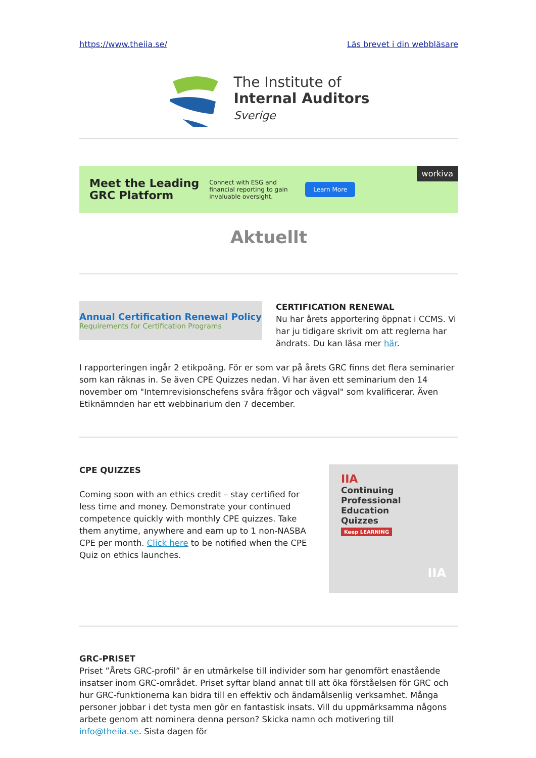https://www.theiia.se/ Läs brevet i din webbläsare
The Institute of
Internal Auditors
Sverige
Meet the Leading
GRC Platform Connect with ESG and financial reporting to gain invaluable oversight. Learn More workiva
Aktuellt
Annual Certification Renewal Policy
Requirements for Certification Programs
CERTIFICATION RENEWAL
Nu har årets apportering öppnat i CCMS. Vi har ju tidigare skrivit om att reglerna har ändrats. Du kan läsa mer här.
I rapporteringen ingår 2 etikpoäng. För er som var på årets GRC finns det flera seminarier som kan räknas in. Se även CPE Quizzes nedan. Vi har även ett seminarium den 14 november om "Internrevisionschefens svåra frågor och vägval" som kvalificerar. Även Etiknämnden har ett webbinarium den 7 december.
CPE QUIZZES
Coming soon with an ethics credit – stay certified for less time and money. Demonstrate your continued competence quickly with monthly CPE quizzes. Take them anytime, anywhere and earn up to 1 non-NASBA CPE per month. Click here to be notified when the CPE Quiz on ethics launches.
IIA
Continuing
Professional
Education
Quizzes
Keep LEARNING
IIA
GRC-PRISET
Priset ”Årets GRC-profil” är en utmärkelse till individer som har genomfört enastående insatser inom GRC-området. Priset syftar bland annat till att öka förståelsen för GRC och hur GRC-funktionerna kan bidra till en effektiv och ändamålsenlig verksamhet. Många personer jobbar i det tysta men gör en fantastisk insats. Vill du uppmärksamma någons arbete genom att nominera denna person? Skicka namn och motivering till info@theiia.se. Sista dagen för